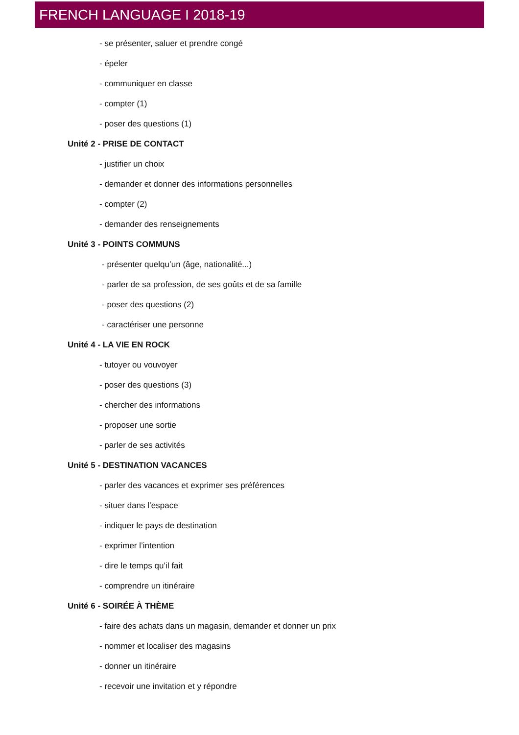FRENCH LANGUAGE I 2018-19
- se présenter, saluer et prendre congé
- épeler
- communiquer en classe
- compter (1)
- poser des questions (1)
Unité 2 - PRISE DE CONTACT
- justifier un choix
- demander et donner des informations personnelles
- compter (2)
- demander des renseignements
Unité 3 - POINTS COMMUNS
- présenter quelqu’un (âge, nationalité...)
- parler de sa profession, de ses goûts et de sa famille
- poser des questions (2)
- caractériser une personne
Unité 4 - LA VIE EN ROCK
- tutoyer ou vouvoyer
- poser des questions (3)
- chercher des informations
- proposer une sortie
- parler de ses activités
Unité 5 - DESTINATION VACANCES
- parler des vacances et exprimer ses préférences
- situer dans l’espace
- indiquer le pays de destination
- exprimer l’intention
- dire le temps qu’il fait
- comprendre un itinéraire
Unité 6 - SOIRÉE À THÈME
- faire des achats dans un magasin, demander et donner un prix
- nommer et localiser des magasins
- donner un itinéraire
- recevoir une invitation et y répondre